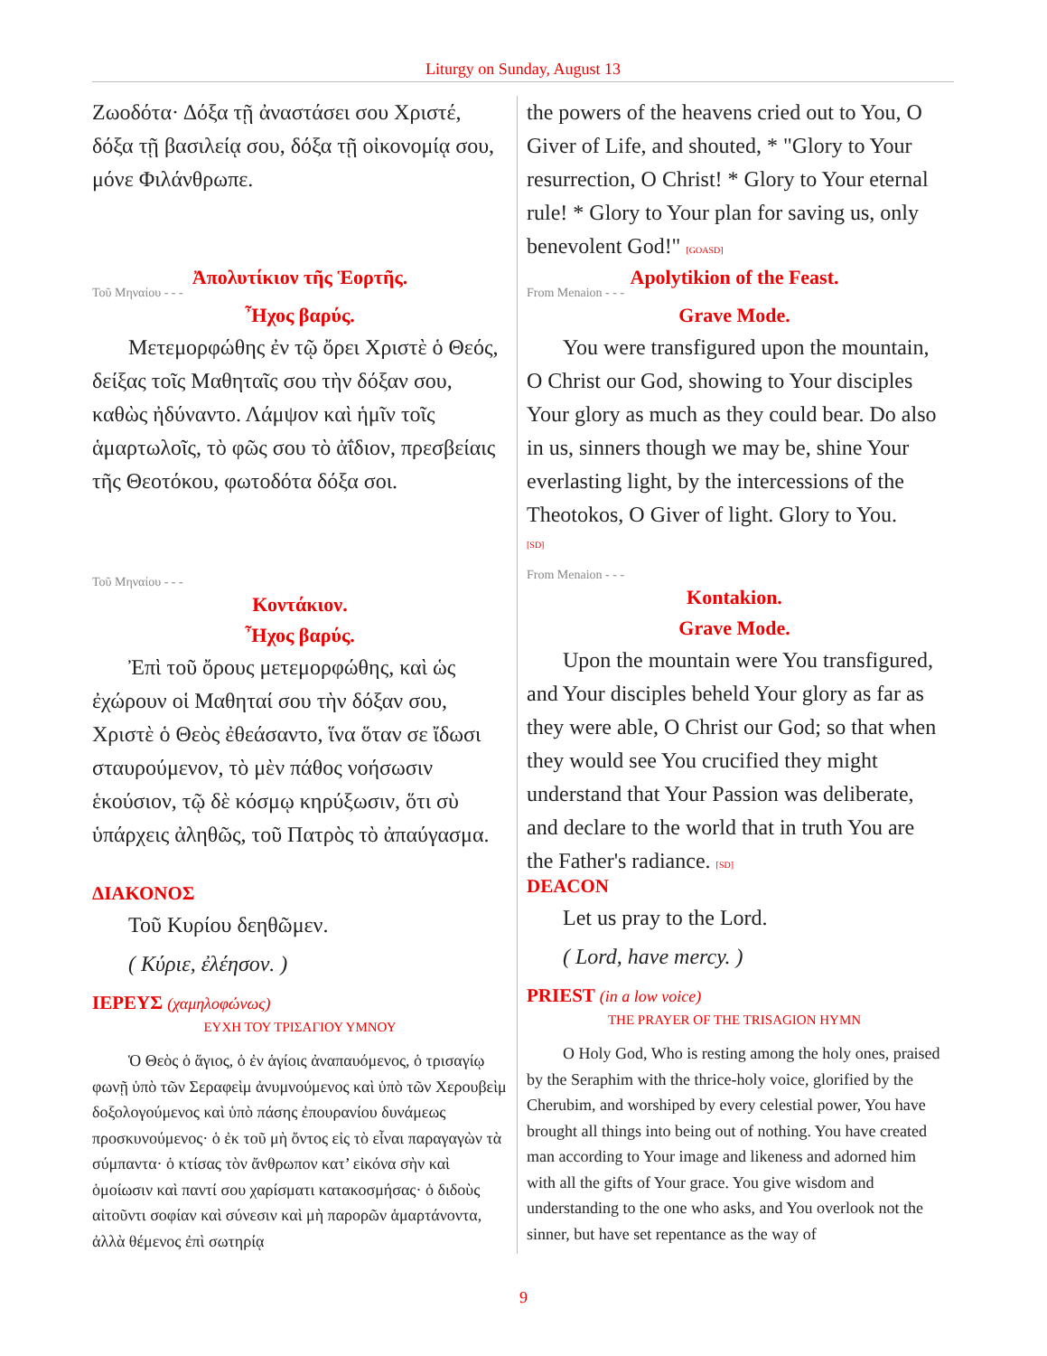Liturgy on Sunday, August 13
Ζωοδότα· Δόξα τῇ ἀναστάσει σου Χριστέ, δόξα τῇ βασιλείᾳ σου, δόξα τῇ οἰκονομίᾳ σου, μόνε Φιλάνθρωπε.
Ἀπολυτίκιον τῆς Ἑορτῆς.
Τοῦ Μηναίου - - -
Ἦχος βαρύς.
Μετεμορφώθης ἐν τῷ ὄρει Χριστὲ ὁ Θεός, δείξας τοῖς Μαθηταῖς σου τὴν δόξαν σου, καθὼς ἠδύναντο. Λάμψον καὶ ἡμῖν τοῖς ἁμαρτωλοῖς, τὸ φῶς σου τὸ ἀΐδιον, πρεσβείαις τῆς Θεοτόκου, φωτοδότα δόξα σοι.
Τοῦ Μηναίου - - -
Κοντάκιον.
Ἦχος βαρύς.
Ἐπὶ τοῦ ὄρους μετεμορφώθης, καὶ ὡς ἐχώρουν οἱ Μαθηταί σου τὴν δόξαν σου, Χριστὲ ὁ Θεὸς ἐθεάσαντο, ἵνα ὅταν σε ἴδωσι σταυρούμενον, τὸ μὲν πάθος νοήσωσιν ἑκούσιον, τῷ δὲ κόσμῳ κηρύξωσιν, ὅτι σὺ ὑπάρχεις ἀληθῶς, τοῦ Πατρὸς τὸ ἀπαύγασμα.
ΔΙΑΚΟΝΟΣ
Τοῦ Κυρίου δεηθῶμεν.
( Κύριε, ἐλέησον. )
ΙΕΡΕΥΣ (χαμηλοφώνως)
ΕΥΧΗ ΤΟΥ ΤΡΙΣΑΓΙΟΥ ΥΜΝΟΥ
Ὁ Θεὸς ὁ ἅγιος, ὁ ἐν ἁγίοις ἀναπαυόμενος, ὁ τρισαγίῳ φωνῇ ὑπὸ τῶν Σεραφεὶμ ἀνυμνούμενος καὶ ὑπὸ τῶν Χερουβεὶμ δοξολογούμενος καὶ ὑπὸ πάσης ἐπουρανίου δυνάμεως προσκυνούμενος· ὁ ἐκ τοῦ μὴ ὄντος εἰς τὸ εἶναι παραγαγὼν τὰ σύμπαντα· ὁ κτίσας τὸν ἄνθρωπον κατ’ εἰκόνα σὴν καὶ ὁμοίωσιν καὶ παντί σου χαρίσματι κατακοσμήσας· ὁ διδοὺς αἰτοῦντι σοφίαν καὶ σύνεσιν καὶ μὴ παρορῶν ἁμαρτάνοντα, ἀλλὰ θέμενος ἐπὶ σωτηρίᾳ
the powers of the heavens cried out to You, O Giver of Life, and shouted, * "Glory to Your resurrection, O Christ! * Glory to Your eternal rule! * Glory to Your plan for saving us, only benevolent God!" [GOASD]
Apolytikion of the Feast.
From Menaion - - -
Grave Mode.
You were transfigured upon the mountain, O Christ our God, showing to Your disciples Your glory as much as they could bear. Do also in us, sinners though we may be, shine Your everlasting light, by the intercessions of the Theotokos, O Giver of light. Glory to You.
[SD]
From Menaion - - -
Kontakion.
Grave Mode.
Upon the mountain were You transfigured, and Your disciples beheld Your glory as far as they were able, O Christ our God; so that when they would see You crucified they might understand that Your Passion was deliberate, and declare to the world that in truth You are the Father's radiance. [SD]
DEACON
Let us pray to the Lord.
( Lord, have mercy. )
PRIEST (in a low voice)
THE PRAYER OF THE TRISAGION HYMN
O Holy God, Who is resting among the holy ones, praised by the Seraphim with the thrice-holy voice, glorified by the Cherubim, and worshiped by every celestial power, You have brought all things into being out of nothing. You have created man according to Your image and likeness and adorned him with all the gifts of Your grace. You give wisdom and understanding to the one who asks, and You overlook not the sinner, but have set repentance as the way of
9